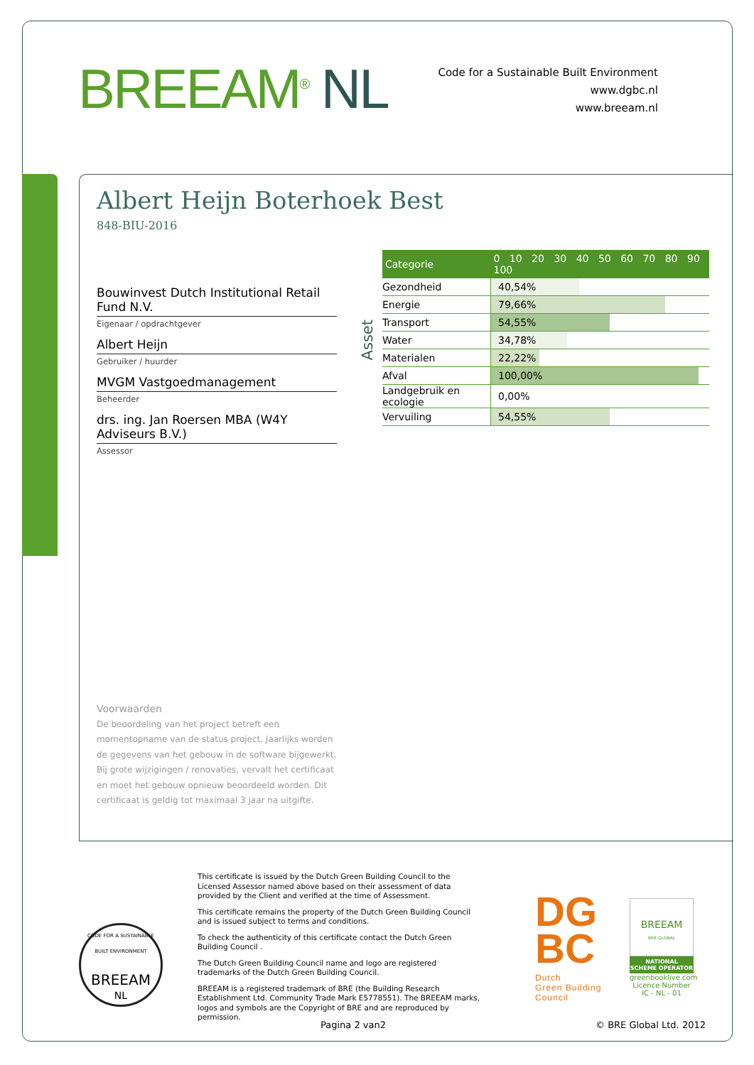BREEAM<sup>®</sup> NL
Code for a Sustainable Built Environment
www.dgbc.nl
www.breeam.nl
Albert Heijn Boterhoek Best
848-BIU-2016
Bouwinvest Dutch Institutional Retail Fund N.V.
Eigenaar / opdrachtgever
Albert Heijn
Gebruiker / huurder
MVGM Vastgoedmanagement
Beheerder
drs. ing. Jan Roersen MBA (W4Y Adviseurs B.V.)
Assessor
Asset
| Categorie | 0 10 20 30 40 50 60 70 80 90 100 |
| --- | --- |
| Gezondheid | 40,54% |
| Energie | 79,66% |
| Transport | 54,55% |
| Water | 34,78% |
| Materialen | 22,22% |
| Afval | 100,00% |
| Landgebruik en ecologie | 0,00% |
| Vervuiling | 54,55% |
Voorwaarden
De beoordeling van het project betreft een momentopname van de status project. Jaarlijks worden de gegevens van het gebouw in de software bijgewerkt. Bij grote wijzigingen / renovaties, vervalt het certificaat en moet het gebouw opnieuw beoordeeld worden. Dit certificaat is geldig tot maximaal 3 jaar na uitgifte.
CODE FOR A SUSTAINABLE BUILT ENVIRONMENT
BREEAM
NL
This certificate is issued by the Dutch Green Building Council to the Licensed Assessor named above based on their assessment of data provided by the Client and verified at the time of Assessment.
This certificate remains the property of the Dutch Green Building Council and is issued subject to terms and conditions.
To check the authenticity of this certificate contact the Dutch Green Building Council .
The Dutch Green Building Council name and logo are registered trademarks of the Dutch Green Building Council.
BREEAM is a registered trademark of BRE (the Building Research Establishment Ltd. Community Trade Mark E5778551). The BREEAM marks, logos and symbols are the Copyright of BRE and are reproduced by permission.
DG
BC
Dutch
Green Building
Council
BREEAM
BRE GLOBAL
NATIONAL
SCHEME OPERATOR
greenbooklive.com
Licence Number
IC - NL - 01
Pagina 2 van2 © BRE Global Ltd. 2012